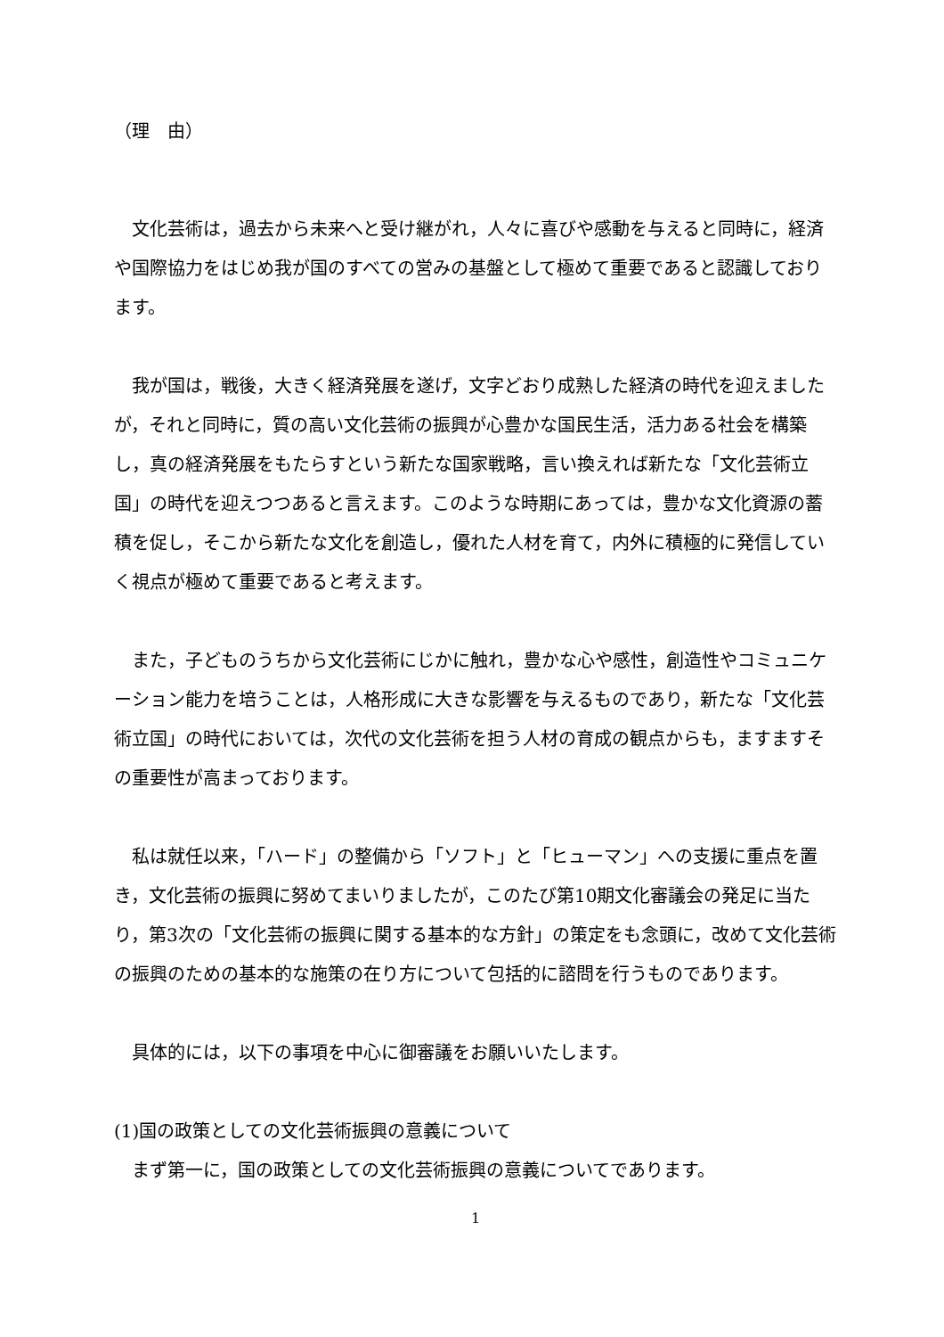（理　由）
　文化芸術は，過去から未来へと受け継がれ，人々に喜びや感動を与えると同時に，経済や国際協力をはじめ我が国のすべての営みの基盤として極めて重要であると認識しております。
　我が国は，戦後，大きく経済発展を遂げ，文字どおり成熟した経済の時代を迎えましたが，それと同時に，質の高い文化芸術の振興が心豊かな国民生活，活力ある社会を構築し，真の経済発展をもたらすという新たな国家戦略，言い換えれば新たな「文化芸術立国」の時代を迎えつつあると言えます。このような時期にあっては，豊かな文化資源の蓄積を促し，そこから新たな文化を創造し，優れた人材を育て，内外に積極的に発信していく視点が極めて重要であると考えます。
　また，子どものうちから文化芸術にじかに触れ，豊かな心や感性，創造性やコミュニケーション能力を培うことは，人格形成に大きな影響を与えるものであり，新たな「文化芸術立国」の時代においては，次代の文化芸術を担う人材の育成の観点からも，ますますその重要性が高まっております。
　私は就任以来，「ハード」の整備から「ソフト」と「ヒューマン」への支援に重点を置き，文化芸術の振興に努めてまいりましたが，このたび第10期文化審議会の発足に当たり，第3次の「文化芸術の振興に関する基本的な方針」の策定をも念頭に，改めて文化芸術の振興のための基本的な施策の在り方について包括的に諮問を行うものであります。
　具体的には，以下の事項を中心に御審議をお願いいたします。
(1)国の政策としての文化芸術振興の意義について
　まず第一に，国の政策としての文化芸術振興の意義についてであります。
1